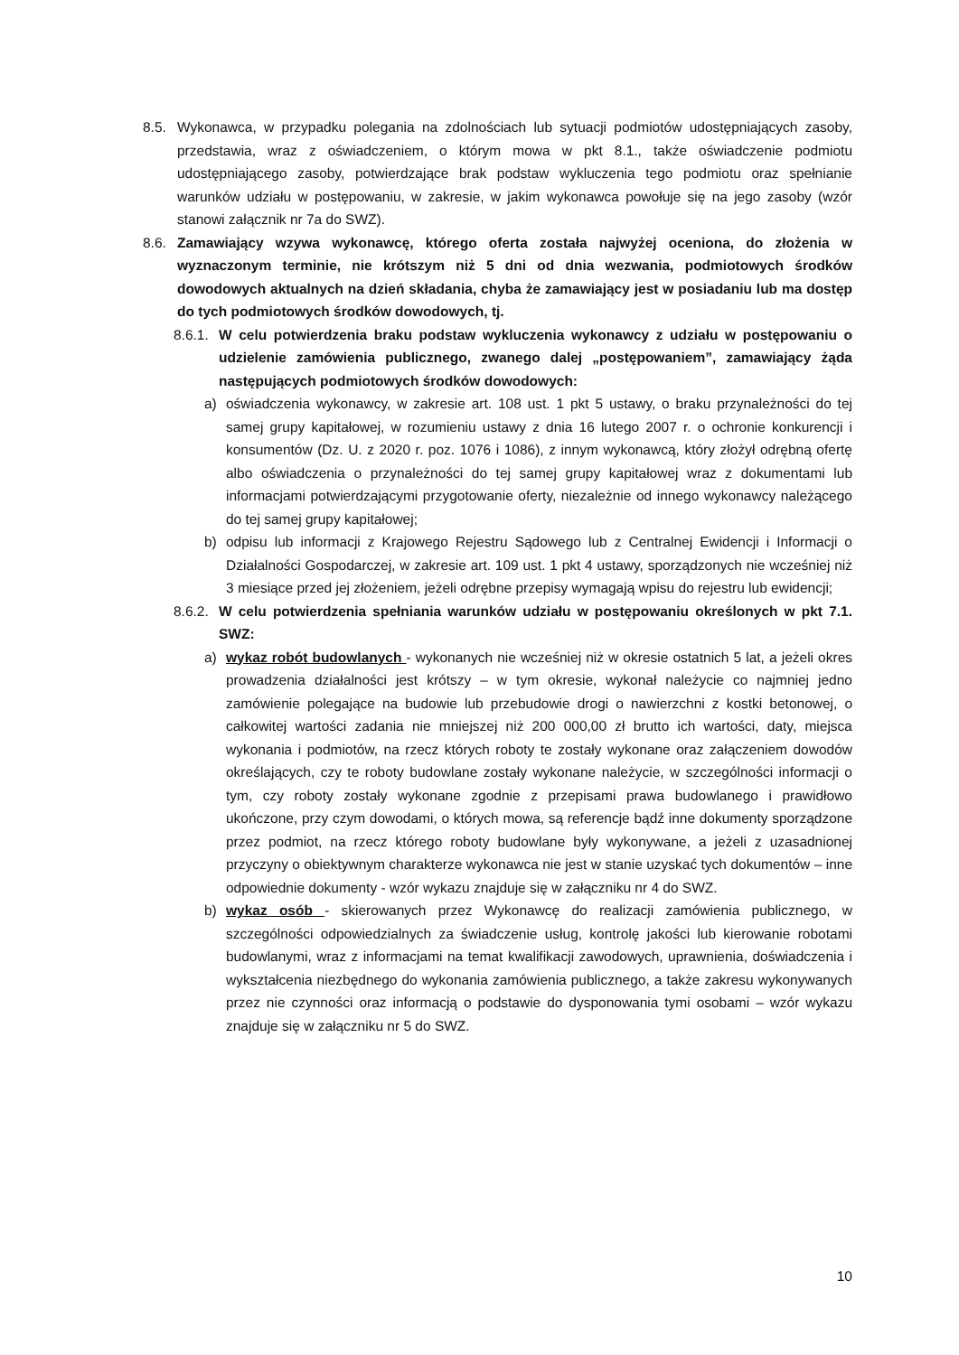8.5. Wykonawca, w przypadku polegania na zdolnościach lub sytuacji podmiotów udostępniających zasoby, przedstawia, wraz z oświadczeniem, o którym mowa w pkt 8.1., także oświadczenie podmiotu udostępniającego zasoby, potwierdzające brak podstaw wykluczenia tego podmiotu oraz spełnianie warunków udziału w postępowaniu, w zakresie, w jakim wykonawca powołuje się na jego zasoby (wzór stanowi załącznik nr 7a do SWZ).
8.6. Zamawiający wzywa wykonawcę, którego oferta została najwyżej oceniona, do złożenia w wyznaczonym terminie, nie krótszym niż 5 dni od dnia wezwania, podmiotowych środków dowodowych aktualnych na dzień składania, chyba że zamawiający jest w posiadaniu lub ma dostęp do tych podmiotowych środków dowodowych, tj.
8.6.1. W celu potwierdzenia braku podstaw wykluczenia wykonawcy z udziału w postępowaniu o udzielenie zamówienia publicznego, zwanego dalej „postępowaniem”, zamawiający żąda następujących podmiotowych środków dowodowych:
a) oświadczenia wykonawcy, w zakresie art. 108 ust. 1 pkt 5 ustawy, o braku przynależności do tej samej grupy kapitałowej, w rozumieniu ustawy z dnia 16 lutego 2007 r. o ochronie konkurencji i konsumentów (Dz. U. z 2020 r. poz. 1076 i 1086), z innym wykonawcą, który złożył odrębną ofertę albo oświadczenia o przynależności do tej samej grupy kapitałowej wraz z dokumentami lub informacjami potwierdzającymi przygotowanie oferty, niezależnie od innego wykonawcy należącego do tej samej grupy kapitałowej;
b) odpisu lub informacji z Krajowego Rejestru Sądowego lub z Centralnej Ewidencji i Informacji o Działalności Gospodarczej, w zakresie art. 109 ust. 1 pkt 4 ustawy, sporządzonych nie wcześniej niż 3 miesiące przed jej złożeniem, jeżeli odrębne przepisy wymagają wpisu do rejestru lub ewidencji;
8.6.2. W celu potwierdzenia spełniania warunków udziału w postępowaniu określonych w pkt 7.1. SWZ:
a) wykaz robót budowlanych - wykonanych nie wcześniej niż w okresie ostatnich 5 lat, a jeżeli okres prowadzenia działalności jest krótszy – w tym okresie, wykonał należycie co najmniej jedno zamówienie polegające na budowie lub przebudowie drogi o nawierzchni z kostki betonowej, o całkowitej wartości zadania nie mniejszej niż 200 000,00 zł brutto ich wartości, daty, miejsca wykonania i podmiotów, na rzecz których roboty te zostały wykonane oraz załączeniem dowodów określających, czy te roboty budowlane zostały wykonane należycie, w szczególności informacji o tym, czy roboty zostały wykonane zgodnie z przepisami prawa budowlanego i prawidłowo ukończone, przy czym dowodami, o których mowa, są referencje bądź inne dokumenty sporządzone przez podmiot, na rzecz którego roboty budowlane były wykonywane, a jeżeli z uzasadnionej przyczyny o obiektywnym charakterze wykonawca nie jest w stanie uzyskać tych dokumentów – inne odpowiednie dokumenty - wzór wykazu znajduje się w załączniku nr 4 do SWZ.
b) wykaz osób - skierowanych przez Wykonawcę do realizacji zamówienia publicznego, w szczególności odpowiedzialnych za świadczenie usług, kontrolę jakości lub kierowanie robotami budowlanymi, wraz z informacjami na temat kwalifikacji zawodowych, uprawnienia, doświadczenia i wykształcenia niezbędnego do wykonania zamówienia publicznego, a także zakresu wykonywanych przez nie czynności oraz informacją o podstawie do dysponowania tymi osobami – wzór wykazu znajduje się w załączniku nr 5 do SWZ.
10